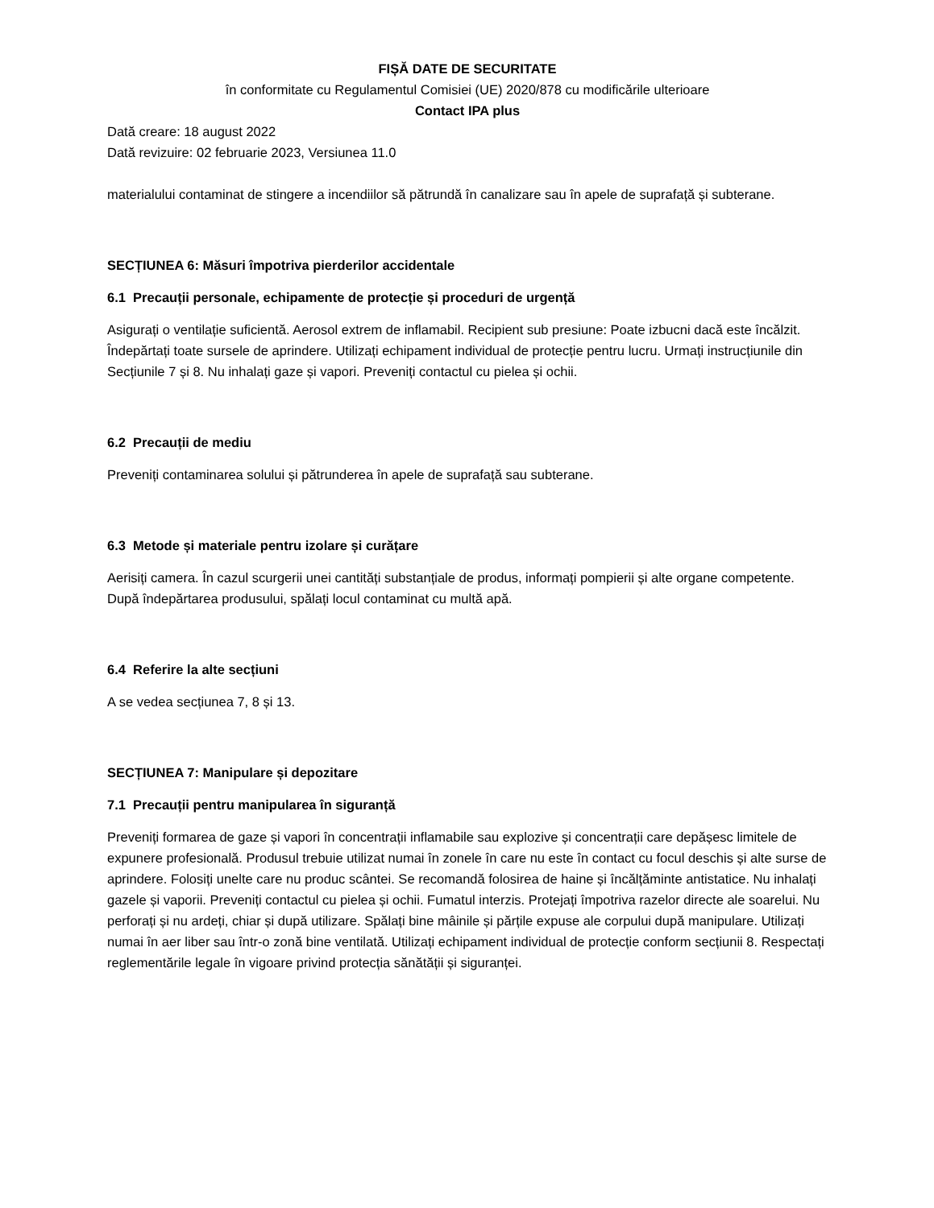FIȘĂ DATE DE SECURITATE
în conformitate cu Regulamentul Comisiei (UE) 2020/878 cu modificările ulterioare
Contact IPA plus
Dată creare: 18 august 2022
Dată revizuire: 02 februarie 2023, Versiunea 11.0
materialului contaminat de stingere a incendiilor să pătrundă în canalizare sau în apele de suprafață și subterane.
SECȚIUNEA 6: Măsuri împotriva pierderilor accidentale
6.1 Precauții personale, echipamente de protecție și proceduri de urgență
Asigurați o ventilație suficientă. Aerosol extrem de inflamabil. Recipient sub presiune: Poate izbucni dacă este încălzit. Îndepărtați toate sursele de aprindere. Utilizați echipament individual de protecție pentru lucru. Urmați instrucțiunile din Secțiunile 7 și 8. Nu inhalați gaze și vapori. Preveniți contactul cu pielea și ochii.
6.2 Precauții de mediu
Preveniți contaminarea solului și pătrunderea în apele de suprafață sau subterane.
6.3 Metode și materiale pentru izolare și curățare
Aerisiți camera. În cazul scurgerii unei cantități substanțiale de produs, informați pompierii și alte organe competente. După îndepărtarea produsului, spălați locul contaminat cu multă apă.
6.4 Referire la alte secțiuni
A se vedea secțiunea 7, 8 și 13.
SECȚIUNEA 7: Manipulare și depozitare
7.1 Precauții pentru manipularea în siguranță
Preveniți formarea de gaze și vapori în concentrații inflamabile sau explozive și concentrații care depășesc limitele de expunere profesională. Produsul trebuie utilizat numai în zonele în care nu este în contact cu focul deschis și alte surse de aprindere. Folosiți unelte care nu produc scântei. Se recomandă folosirea de haine și încălțăminte antistatice. Nu inhalați gazele și vaporii. Preveniți contactul cu pielea și ochii. Fumatul interzis. Protejați împotriva razelor directe ale soarelui. Nu perforați și nu ardeți, chiar și după utilizare. Spălați bine mâinile și părțile expuse ale corpului după manipulare. Utilizați numai în aer liber sau într-o zonă bine ventilată. Utilizați echipament individual de protecție conform secțiunii 8. Respectați reglementările legale în vigoare privind protecția sănătății și siguranței.